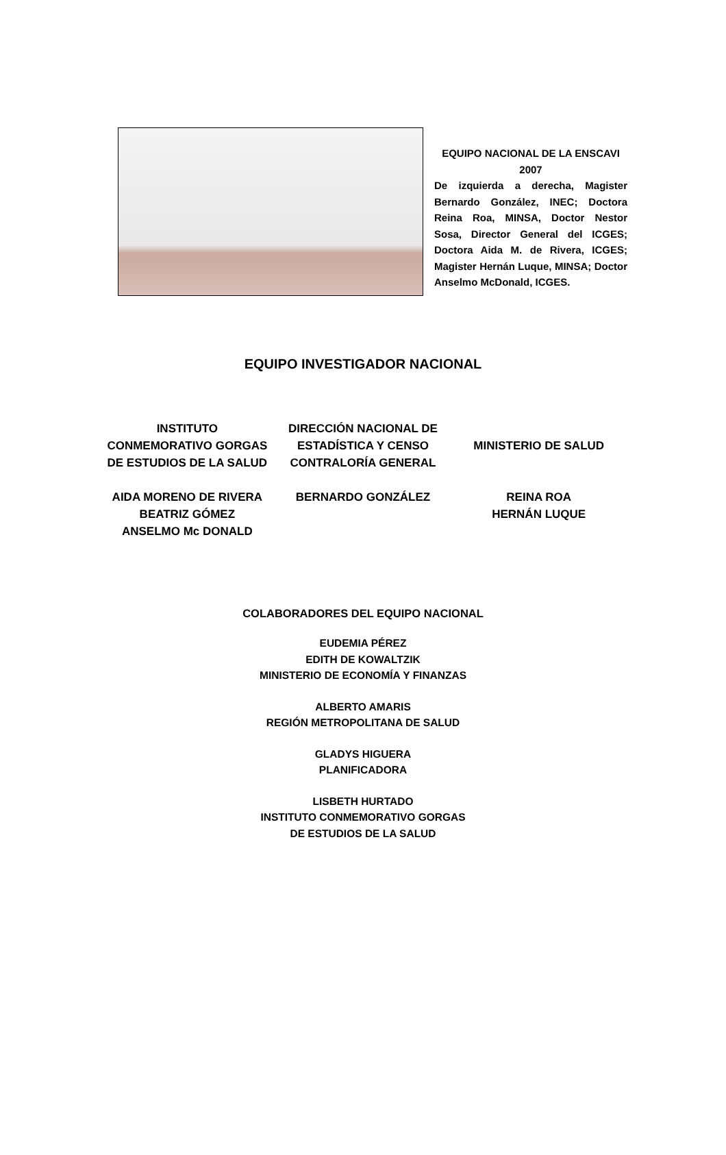EQUIPO NACIONAL DE LA ENSCAVI 2007
De izquierda a derecha, Magister Bernardo González, INEC; Doctora Reina Roa, MINSA, Doctor Nestor Sosa, Director General del ICGES; Doctora Aida M. de Rivera, ICGES; Magister Hernán Luque, MINSA; Doctor Anselmo McDonald, ICGES.
EQUIPO INVESTIGADOR NACIONAL
INSTITUTO
CONMEMORATIVO GORGAS
DE ESTUDIOS DE LA SALUD
AIDA MORENO DE RIVERA
BEATRIZ GÓMEZ
ANSELMO Mc DONALD
DIRECCIÓN NACIONAL DE
ESTADÍSTICA Y CENSO
CONTRALORÍA GENERAL
BERNARDO GONZÁLEZ
MINISTERIO DE SALUD
REINA ROA
HERNÁN LUQUE
COLABORADORES DEL EQUIPO NACIONAL
EUDEMIA PÉREZ
EDITH DE KOWALTZIK
MINISTERIO DE ECONOMÍA Y FINANZAS
ALBERTO AMARIS
REGIÓN METROPOLITANA DE SALUD
GLADYS HIGUERA
PLANIFICADORA
LISBETH HURTADO
INSTITUTO CONMEMORATIVO GORGAS
DE ESTUDIOS DE LA SALUD